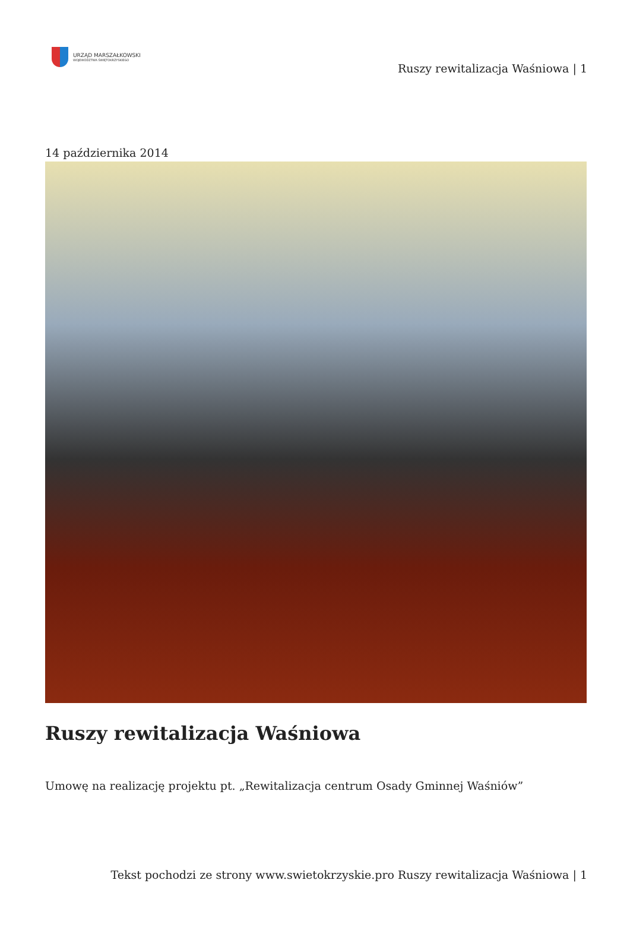URZĄD MARSZAŁKOWSKI
WOJEWÓDZTWA ŚWIĘTOKRZYSKIEGO
Ruszy rewitalizacja Waśniowa | 1
14 października 2014
Ruszy rewitalizacja Waśniowa
Umowę na realizację projektu pt. „Rewitalizacja centrum Osady Gminnej Waśniów”
Tekst pochodzi ze strony www.swietokrzyskie.pro Ruszy rewitalizacja Waśniowa | 1